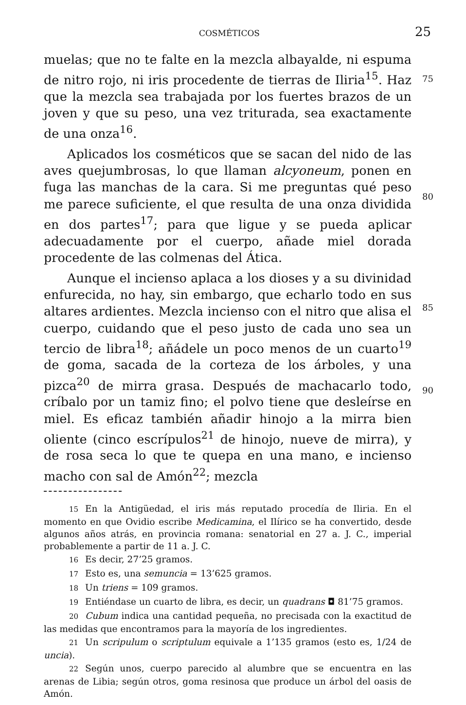COSMÉTICOS 25
muelas; que no te falte en la mezcla albayalde, ni espuma de nitro rojo, ni iris procedente de tierras de Iliria<sup>15</sup>. Haz
75
que la mezcla sea trabajada por los fuertes brazos de un joven y que su peso, una vez triturada, sea exactamente de una onza<sup>16</sup>.
Aplicados los cosméticos que se sacan del nido de las aves quejumbrosas, lo que llaman alcyoneum, ponen en fuga las manchas de la cara. Si me preguntas qué peso me parece suficiente, el que resulta de una onza dividida en dos par
80
tes<sup>17</sup>; para que ligue y se pueda aplicar adecuadamente por el cuerpo, añade miel dorada procedente de las colmenas del Ática.
Aunque el incienso aplaca a los dioses y a su divinidad enfurecida, no hay, sin embargo, que echarlo todo en sus altares ardientes. Mezcla incienso con el nitro que alisa el
85
cuerpo, cuidando que el peso justo de cada uno sea un tercio de libra<sup>18</sup>; añádele un poco menos de un cuarto<sup>19</sup> de goma, sacada de la corteza de los árboles, y una pizca<sup>20</sup> de mirra grasa. Después de machacarlo todo, críbalo por un tamiz fino; el polvo tiene que desleírse en miel. Es eficaz también
90
añadir hinojo a la mirra bien oliente (cinco escrípulos<sup>21</sup> de hinojo, nueve de mirra), y de rosa seca lo que te quepa en una mano, e incienso macho con sal de Amón<sup>22</sup>; mezcla
15 En la Antigüedad, el iris más reputado procedía de Iliria. En el momento en que Ovidio escribe Medicamina, el Ilírico se ha convertido, desde algunos años atrás, en provincia romana: senatorial en 27 a. J. C., imperial probablemente a partir de 11 a. J. C.
16 Es decir, 27’25 gramos.
17 Esto es, una semuncia = 13’625 gramos.
18 Un triens = 109 gramos.
19 Entiéndase un cuarto de libra, es decir, un quadrans ◘ 81’75 gramos.
20 Cubum indica una cantidad pequeña, no precisada con la exactitud de las medidas que encontramos para la mayoría de los ingredientes.
21 Un scripulum o scriptulum equivale a 1’135 gramos (esto es, 1/24 de uncia).
22 Según unos, cuerpo parecido al alumbre que se encuentra en las arenas de Libia; según otros, goma resinosa que produce un árbol del oasis de Amón.